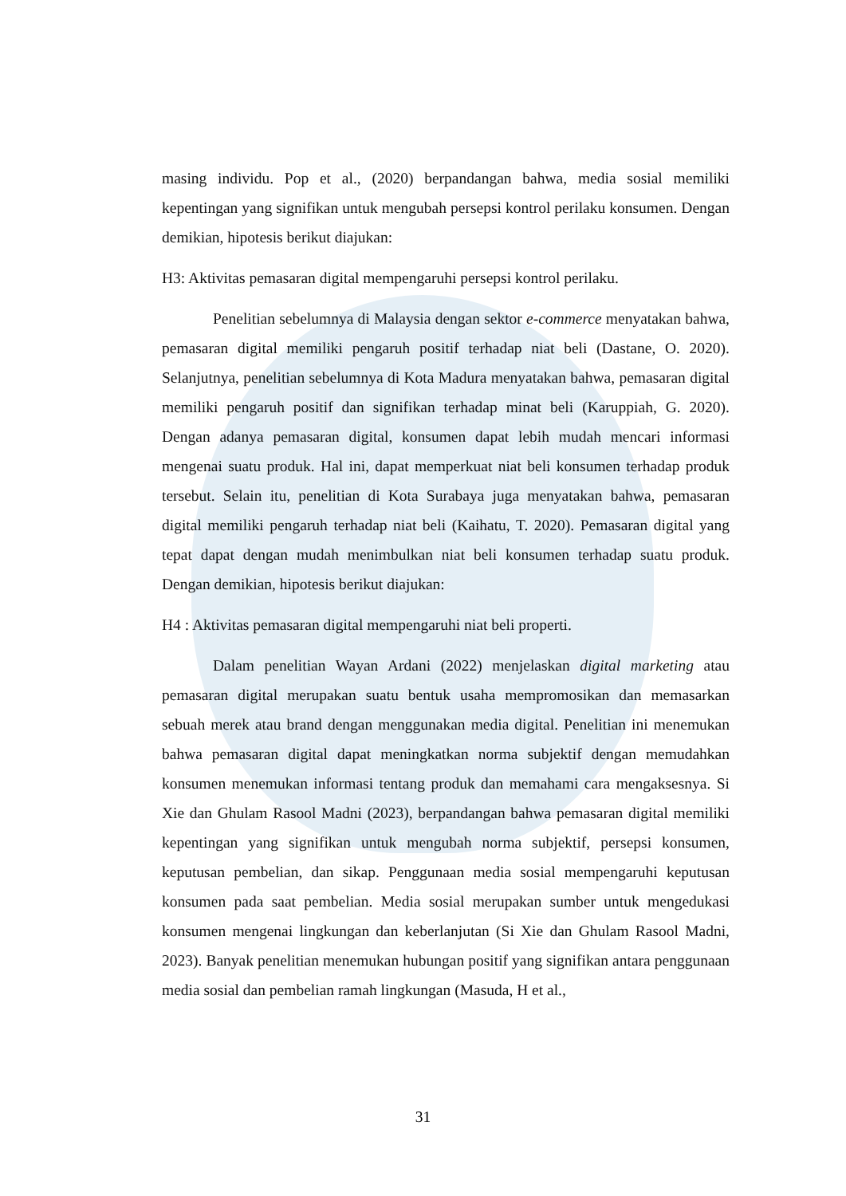masing individu. Pop et al., (2020) berpandangan bahwa, media sosial memiliki kepentingan yang signifikan untuk mengubah persepsi kontrol perilaku konsumen. Dengan demikian, hipotesis berikut diajukan:
H3: Aktivitas pemasaran digital mempengaruhi persepsi kontrol perilaku.
Penelitian sebelumnya di Malaysia dengan sektor e-commerce menyatakan bahwa, pemasaran digital memiliki pengaruh positif terhadap niat beli (Dastane, O. 2020). Selanjutnya, penelitian sebelumnya di Kota Madura menyatakan bahwa, pemasaran digital memiliki pengaruh positif dan signifikan terhadap minat beli (Karuppiah, G. 2020). Dengan adanya pemasaran digital, konsumen dapat lebih mudah mencari informasi mengenai suatu produk. Hal ini, dapat memperkuat niat beli konsumen terhadap produk tersebut. Selain itu, penelitian di Kota Surabaya juga menyatakan bahwa, pemasaran digital memiliki pengaruh terhadap niat beli (Kaihatu, T. 2020). Pemasaran digital yang tepat dapat dengan mudah menimbulkan niat beli konsumen terhadap suatu produk. Dengan demikian, hipotesis berikut diajukan:
H4 : Aktivitas pemasaran digital mempengaruhi niat beli properti.
Dalam penelitian Wayan Ardani (2022) menjelaskan digital marketing atau pemasaran digital merupakan suatu bentuk usaha mempromosikan dan memasarkan sebuah merek atau brand dengan menggunakan media digital. Penelitian ini menemukan bahwa pemasaran digital dapat meningkatkan norma subjektif dengan memudahkan konsumen menemukan informasi tentang produk dan memahami cara mengaksesnya. Si Xie dan Ghulam Rasool Madni (2023), berpandangan bahwa pemasaran digital memiliki kepentingan yang signifikan untuk mengubah norma subjektif, persepsi konsumen, keputusan pembelian, dan sikap. Penggunaan media sosial mempengaruhi keputusan konsumen pada saat pembelian. Media sosial merupakan sumber untuk mengedukasi konsumen mengenai lingkungan dan keberlanjutan (Si Xie dan Ghulam Rasool Madni, 2023). Banyak penelitian menemukan hubungan positif yang signifikan antara penggunaan media sosial dan pembelian ramah lingkungan (Masuda, H et al.,
31